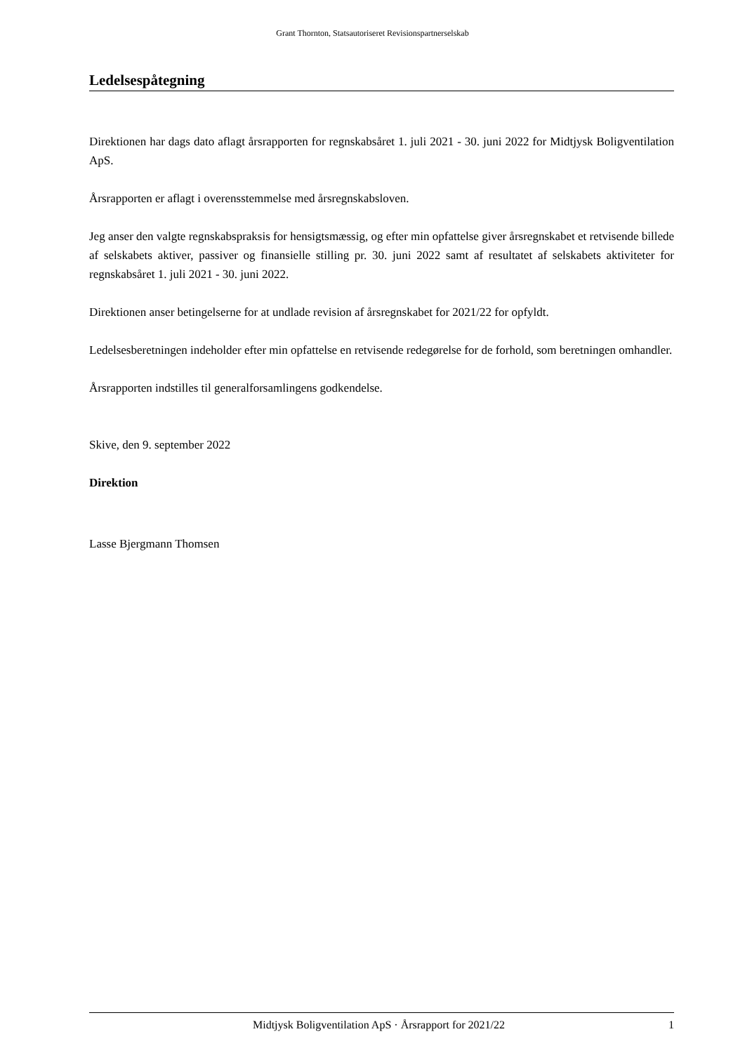Grant Thornton, Statsautoriseret Revisionspartnerselskab
Ledelsespåtegning
Direktionen har dags dato aflagt årsrapporten for regnskabsåret 1. juli 2021 - 30. juni 2022 for Midtjysk Boligventilation ApS.
Årsrapporten er aflagt i overensstemmelse med årsregnskabsloven.
Jeg anser den valgte regnskabspraksis for hensigtsmæssig, og efter min opfattelse giver årsregnskabet et retvisende billede af selskabets aktiver, passiver og finansielle stilling pr. 30. juni 2022 samt af resultatet af selskabets aktiviteter for regnskabsåret 1. juli 2021 - 30. juni 2022.
Direktionen anser betingelserne for at undlade revision af årsregnskabet for 2021/22 for opfyldt.
Ledelsesberetningen indeholder efter min opfattelse en retvisende redegørelse for de forhold, som beretningen omhandler.
Årsrapporten indstilles til generalforsamlingens godkendelse.
Skive, den 9. september 2022
Direktion
Lasse Bjergmann Thomsen
Midtjysk Boligventilation ApS · Årsrapport for 2021/22 1